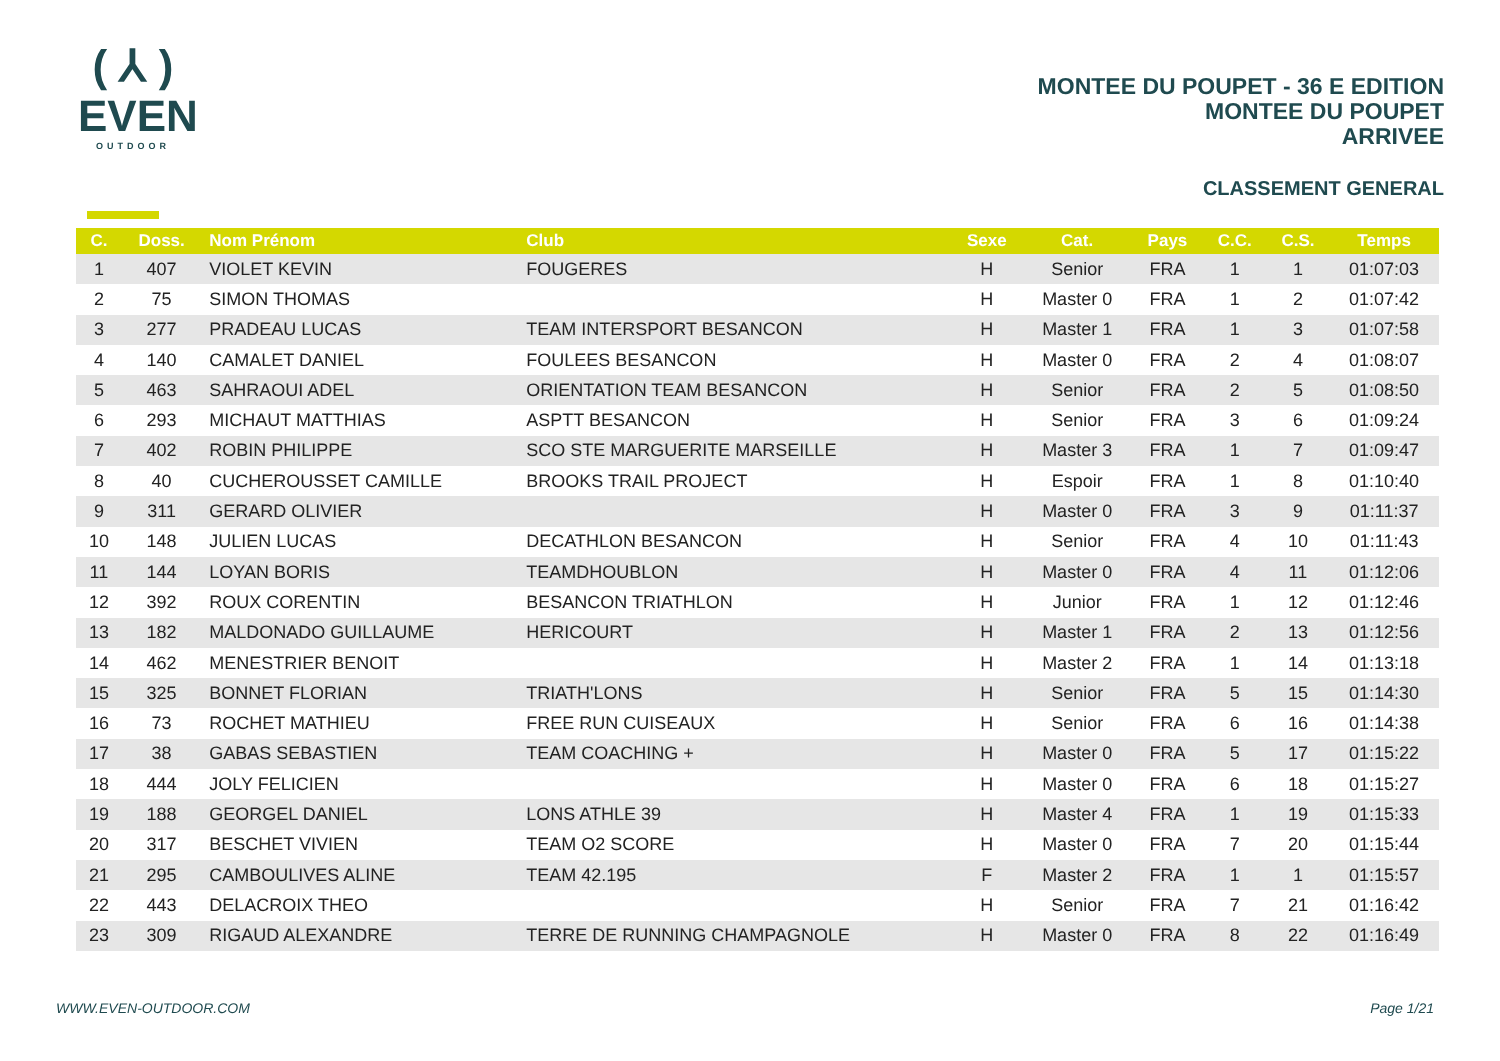( ⅄ )
EVEN
OUTDOOR
MONTEE DU POUPET - 36 E EDITION
MONTEE DU POUPET
ARRIVEE
CLASSEMENT GENERAL
| C. | Doss. | Nom Prénom | Club | Sexe | Cat. | Pays | C.C. | C.S. | Temps |
| --- | --- | --- | --- | --- | --- | --- | --- | --- | --- |
| 1 | 407 | VIOLET KEVIN | FOUGERES | H | Senior | FRA | 1 | 1 | 01:07:03 |
| 2 | 75 | SIMON THOMAS | | H | Master 0 | FRA | 1 | 2 | 01:07:42 |
| 3 | 277 | PRADEAU LUCAS | TEAM INTERSPORT BESANCON | H | Master 1 | FRA | 1 | 3 | 01:07:58 |
| 4 | 140 | CAMALET DANIEL | FOULEES BESANCON | H | Master 0 | FRA | 2 | 4 | 01:08:07 |
| 5 | 463 | SAHRAOUI ADEL | ORIENTATION TEAM BESANCON | H | Senior | FRA | 2 | 5 | 01:08:50 |
| 6 | 293 | MICHAUT MATTHIAS | ASPTT BESANCON | H | Senior | FRA | 3 | 6 | 01:09:24 |
| 7 | 402 | ROBIN PHILIPPE | SCO STE MARGUERITE MARSEILLE | H | Master 3 | FRA | 1 | 7 | 01:09:47 |
| 8 | 40 | CUCHEROUSSET CAMILLE | BROOKS TRAIL PROJECT | H | Espoir | FRA | 1 | 8 | 01:10:40 |
| 9 | 311 | GERARD OLIVIER | | H | Master 0 | FRA | 3 | 9 | 01:11:37 |
| 10 | 148 | JULIEN LUCAS | DECATHLON BESANCON | H | Senior | FRA | 4 | 10 | 01:11:43 |
| 11 | 144 | LOYAN BORIS | TEAMDHOUBLON | H | Master 0 | FRA | 4 | 11 | 01:12:06 |
| 12 | 392 | ROUX CORENTIN | BESANCON TRIATHLON | H | Junior | FRA | 1 | 12 | 01:12:46 |
| 13 | 182 | MALDONADO GUILLAUME | HERICOURT | H | Master 1 | FRA | 2 | 13 | 01:12:56 |
| 14 | 462 | MENESTRIER BENOIT | | H | Master 2 | FRA | 1 | 14 | 01:13:18 |
| 15 | 325 | BONNET FLORIAN | TRIATH'LONS | H | Senior | FRA | 5 | 15 | 01:14:30 |
| 16 | 73 | ROCHET MATHIEU | FREE RUN CUISEAUX | H | Senior | FRA | 6 | 16 | 01:14:38 |
| 17 | 38 | GABAS SEBASTIEN | TEAM COACHING + | H | Master 0 | FRA | 5 | 17 | 01:15:22 |
| 18 | 444 | JOLY FELICIEN | | H | Master 0 | FRA | 6 | 18 | 01:15:27 |
| 19 | 188 | GEORGEL DANIEL | LONS ATHLE 39 | H | Master 4 | FRA | 1 | 19 | 01:15:33 |
| 20 | 317 | BESCHET VIVIEN | TEAM O2 SCORE | H | Master 0 | FRA | 7 | 20 | 01:15:44 |
| 21 | 295 | CAMBOULIVES ALINE | TEAM 42.195 | F | Master 2 | FRA | 1 | 1 | 01:15:57 |
| 22 | 443 | DELACROIX THEO | | H | Senior | FRA | 7 | 21 | 01:16:42 |
| 23 | 309 | RIGAUD ALEXANDRE | TERRE DE RUNNING CHAMPAGNOLE | H | Master 0 | FRA | 8 | 22 | 01:16:49 |
WWW.EVEN-OUTDOOR.COM Page 1/21